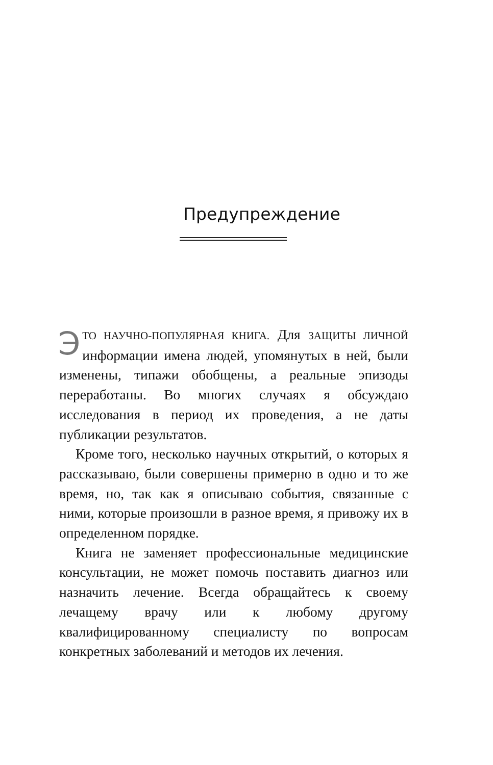Предупреждение
ЭТО НАУЧНО-ПОПУЛЯРНАЯ КНИГА. Для ЗАЩИТЫ ЛИЧНОЙ информации имена людей, упомянутых в ней, были изменены, типажи обобщены, а реальные эпизоды переработаны. Во многих случаях я обсуждаю исследования в период их проведения, а не даты публикации результатов.
Кроме того, несколько научных открытий, о которых я рассказываю, были совершены примерно в одно и то же время, но, так как я описываю события, связанные с ними, которые произошли в разное время, я привожу их в определенном порядке.
Книга не заменяет профессиональные медицинские консультации, не может помочь поставить диагноз или назначить лечение. Всегда обращайтесь к своему лечащему врачу или к любому другому квалифицированному специалисту по вопросам конкретных заболеваний и методов их лечения.